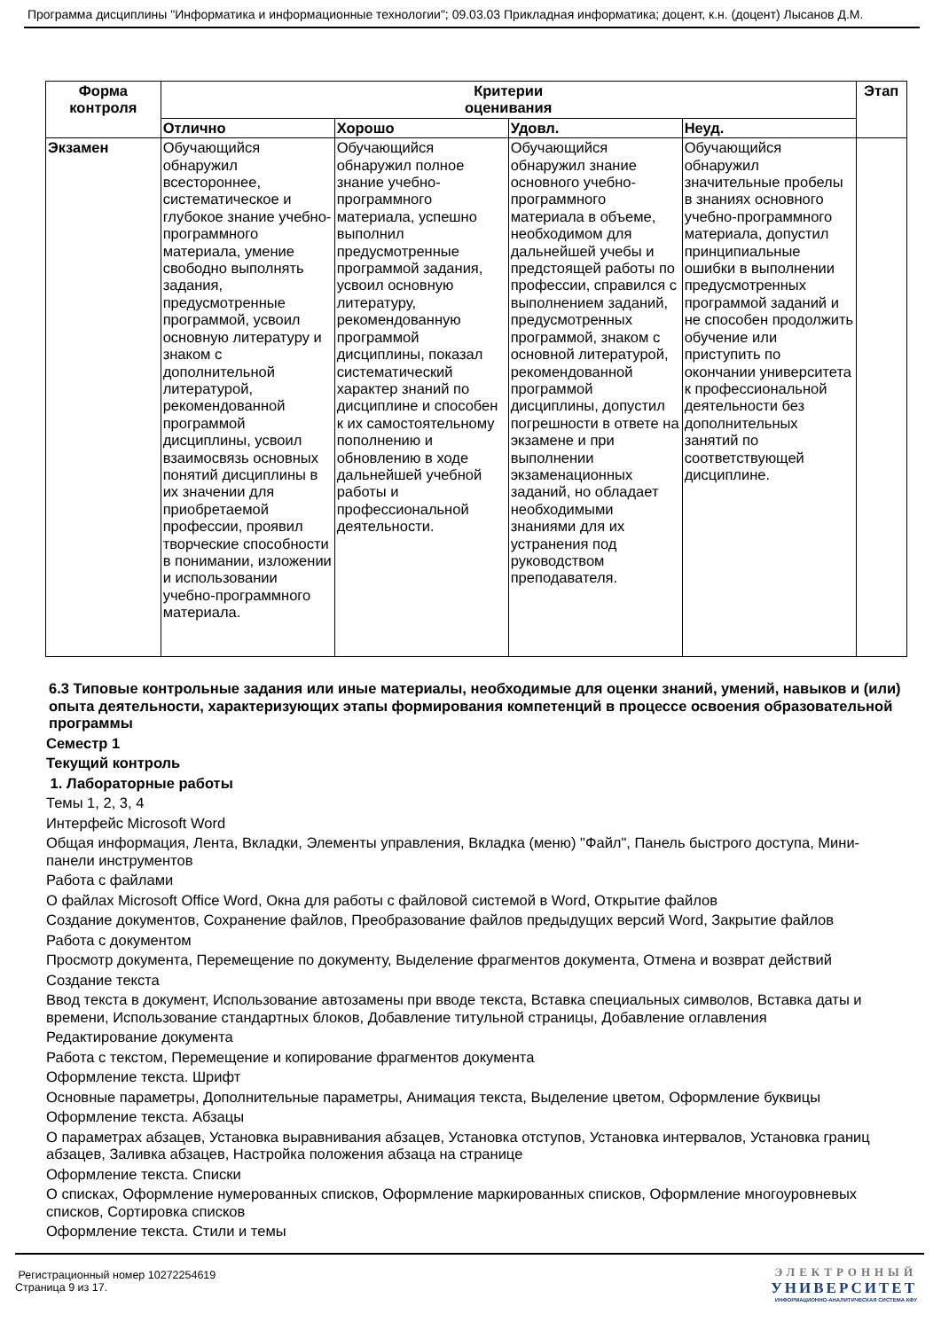Программа дисциплины "Информатика и информационные технологии"; 09.03.03 Прикладная информатика; доцент, к.н. (доцент) Лысанов Д.М.
| Форма контроля | Критерии оценивания | | | | Этап |
| --- | --- | --- | --- | --- | --- |
| | Отлично | Хорошо | Удовл. | Неуд. | |
| Экзамен | Обучающийся обнаружил всестороннее, систематическое и глубокое знание учебно-программного материала, умение свободно выполнять задания, предусмотренные программой, усвоил основную литературу и знаком с дополнительной литературой, рекомендованной программой дисциплины, усвоил взаимосвязь основных понятий дисциплины в их значении для приобретаемой профессии, проявил творческие способности в понимании, изложении и использовании учебно-программного материала. | Обучающийся обнаружил полное знание учебно-программного материала, успешно выполнил предусмотренные программой задания, усвоил основную литературу, рекомендованную программой дисциплины, показал систематический характер знаний по дисциплине и способен к их самостоятельному пополнению и обновлению в ходе дальнейшей учебной работы и профессиональной деятельности. | Обучающийся обнаружил знание основного учебно-программного материала в объеме, необходимом для дальнейшей учебы и предстоящей работы по профессии, справился с выполнением заданий, предусмотренных программой, знаком с основной литературой, рекомендованной программой дисциплины, допустил погрешности в ответе на экзамене и при выполнении экзаменационных заданий, но обладает необходимыми знаниями для их устранения под руководством преподавателя. | Обучающийся обнаружил значительные пробелы в знаниях основного учебно-программного материала, допустил принципиальные ошибки в выполнении предусмотренных программой заданий и не способен продолжить обучение или приступить по окончании университета к профессиональной деятельности без дополнительных занятий по соответствующей дисциплине. | |
6.3 Типовые контрольные задания или иные материалы, необходимые для оценки знаний, умений, навыков и (или) опыта деятельности, характеризующих этапы формирования компетенций в процессе освоения образовательной программы
Семестр 1
Текущий контроль
1. Лабораторные работы
Темы 1, 2, 3, 4
Интерфейс Microsoft Word
Общая информация, Лента, Вкладки, Элементы управления, Вкладка (меню) "Файл", Панель быстрого доступа, Мини-панели инструментов
Работа с файлами
О файлах Microsoft Office Word, Окна для работы с файловой системой в Word, Открытие файлов
Создание документов, Сохранение файлов, Преобразование файлов предыдущих версий Word, Закрытие файлов
Работа с документом
Просмотр документа, Перемещение по документу, Выделение фрагментов документа, Отмена и возврат действий
Создание текста
Ввод текста в документ, Использование автозамены при вводе текста, Вставка специальных символов, Вставка даты и времени, Использование стандартных блоков, Добавление титульной страницы, Добавление оглавления
Редактирование документа
Работа с текстом, Перемещение и копирование фрагментов документа
Оформление текста. Шрифт
Основные параметры, Дополнительные параметры, Анимация текста, Выделение цветом, Оформление буквицы
Оформление текста. Абзацы
О параметрах абзацев, Установка выравнивания абзацев, Установка отступов, Установка интервалов, Установка границ абзацев, Заливка абзацев, Настройка положения абзаца на странице
Оформление текста. Списки
О списках, Оформление нумерованных списков, Оформление маркированных списков, Оформление многоуровневых списков, Сортировка списков
Оформление текста. Стили и темы
Регистрационный номер 10272254619
Страница 9 из 17.
ЭЛЕКТРОННЫЙ
УНИВЕРСИТЕТ
ИНФОРМАЦИОННО-АНАЛИТИЧЕСКАЯ СИСТЕМА КФУ